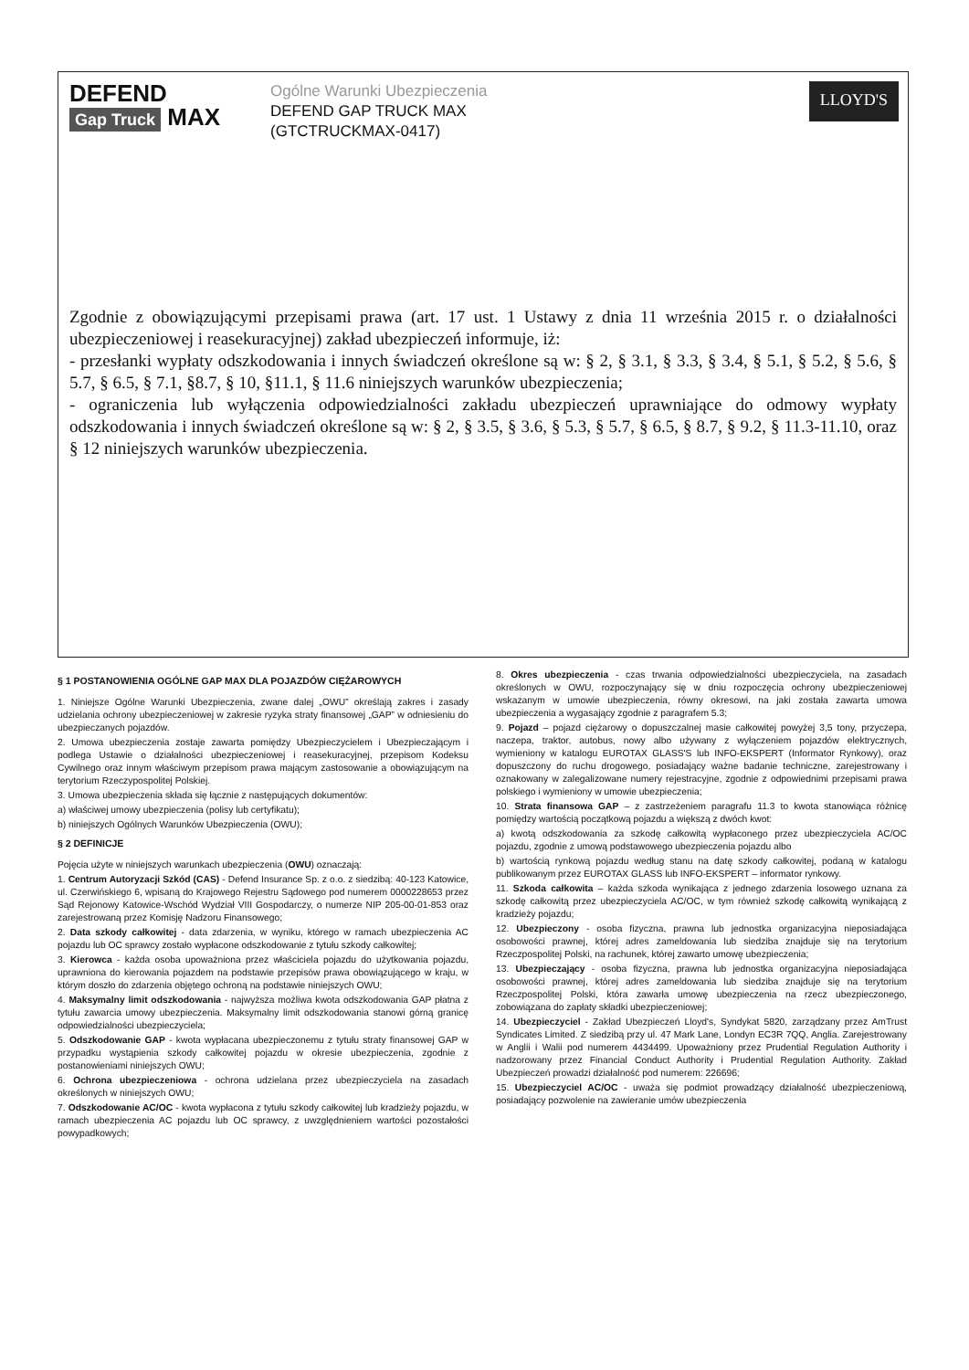DEFEND
Gap Truck
MAX
Ogólne Warunki Ubezpieczenia
DEFEND GAP TRUCK MAX
(GTCTRUCKMAX-0417)
LLOYD'S
Zgodnie z obowiązującymi przepisami prawa (art. 17 ust. 1 Ustawy z dnia 11 września 2015 r. o działalności ubezpieczeniowej i reasekuracyjnej) zakład ubezpieczeń informuje, iż:
- przesłanki wypłaty odszkodowania i innych świadczeń określone są w: § 2, § 3.1, § 3.3, § 3.4, § 5.1, § 5.2, § 5.6, § 5.7, § 6.5, § 7.1, §8.7, § 10, §11.1, § 11.6 niniejszych warunków ubezpieczenia;
- ograniczenia lub wyłączenia odpowiedzialności zakładu ubezpieczeń uprawniające do odmowy wypłaty odszkodowania i innych świadczeń określone są w: § 2, § 3.5, § 3.6, § 5.3, § 5.7, § 6.5, § 8.7, § 9.2, § 11.3-11.10, oraz § 12 niniejszych warunków ubezpieczenia.
§ 1 POSTANOWIENIA OGÓLNE GAP MAX DLA POJAZDÓW CIĘŻAROWYCH
1. Niniejsze Ogólne Warunki Ubezpieczenia, zwane dalej „OWU” określają zakres i zasady udzielania ochrony ubezpieczeniowej w zakresie ryzyka straty finansowej „GAP” w odniesieniu do ubezpieczanych pojazdów.
2. Umowa ubezpieczenia zostaje zawarta pomiędzy Ubezpieczycielem i Ubezpieczającym i podlega Ustawie o działalności ubezpieczeniowej i reasekuracyjnej, przepisom Kodeksu Cywilnego oraz innym właściwym przepisom prawa mającym zastosowanie a obowiązującym na terytorium Rzeczypospolitej Polskiej.
3. Umowa ubezpieczenia składa się łącznie z następujących dokumentów:
a) właściwej umowy ubezpieczenia (polisy lub certyfikatu);
b) niniejszych Ogólnych Warunków Ubezpieczenia (OWU);
§ 2 DEFINICJE
Pojęcia użyte w niniejszych warunkach ubezpieczenia (OWU) oznaczają:
1. Centrum Autoryzacji Szkód (CAS) - Defend Insurance Sp. z o.o. z siedzibą: 40-123 Katowice, ul. Czerwińskiego 6, wpisaną do Krajowego Rejestru Sądowego pod numerem 0000228653 przez Sąd Rejonowy Katowice-Wschód Wydział VIII Gospodarczy, o numerze NIP 205-00-01-853 oraz zarejestrowaną przez Komisję Nadzoru Finansowego;
2. Data szkody całkowitej - data zdarzenia, w wyniku, którego w ramach ubezpieczenia AC pojazdu lub OC sprawcy zostało wypłacone odszkodowanie z tytułu szkody całkowitej;
3. Kierowca - każda osoba upoważniona przez właściciela pojazdu do użytkowania pojazdu, uprawniona do kierowania pojazdem na podstawie przepisów prawa obowiązującego w kraju, w którym doszło do zdarzenia objętego ochroną na podstawie niniejszych OWU;
4. Maksymalny limit odszkodowania - najwyższa możliwa kwota odszkodowania GAP płatna z tytułu zawarcia umowy ubezpieczenia. Maksymalny limit odszkodowania stanowi górną granicę odpowiedzialności ubezpieczyciela;
5. Odszkodowanie GAP - kwota wypłacana ubezpieczonemu z tytułu straty finansowej GAP w przypadku wystąpienia szkody całkowitej pojazdu w okresie ubezpieczenia, zgodnie z postanowieniami niniejszych OWU;
6. Ochrona ubezpieczeniowa - ochrona udzielana przez ubezpieczyciela na zasadach określonych w niniejszych OWU;
7. Odszkodowanie AC/OC - kwota wypłacona z tytułu szkody całkowitej lub kradzieży pojazdu, w ramach ubezpieczenia AC pojazdu lub OC sprawcy, z uwzględnieniem wartości pozostałości powypadkowych;
8. Okres ubezpieczenia - czas trwania odpowiedzialności ubezpieczyciela, na zasadach określonych w OWU, rozpoczynający się w dniu rozpoczęcia ochrony ubezpieczeniowej wskazanym w umowie ubezpieczenia, równy okresowi, na jaki została zawarta umowa ubezpieczenia a wygasający zgodnie z paragrafem 5.3;
9. Pojazd – pojazd ciężarowy o dopuszczalnej masie całkowitej powyżej 3,5 tony, przyczepa, naczepa, traktor, autobus, nowy albo używany z wyłączeniem pojazdów elektrycznych, wymieniony w katalogu EUROTAX GLASS'S lub INFO-EKSPERT (Informator Rynkowy), oraz dopuszczony do ruchu drogowego, posiadający ważne badanie techniczne, zarejestrowany i oznakowany w zalegalizowane numery rejestracyjne, zgodnie z odpowiednimi przepisami prawa polskiego i wymieniony w umowie ubezpieczenia;
10. Strata finansowa GAP – z zastrzeżeniem paragrafu 11.3 to kwota stanowiąca różnicę pomiędzy wartością początkową pojazdu a większą z dwóch kwot:
a) kwotą odszkodowania za szkodę całkowitą wypłaconego przez ubezpieczyciela AC/OC pojazdu, zgodnie z umową podstawowego ubezpieczenia pojazdu albo
b) wartością rynkową pojazdu według stanu na datę szkody całkowitej, podaną w katalogu publikowanym przez EUROTAX GLASS lub INFO-EKSPERT – informator rynkowy.
11. Szkoda całkowita – każda szkoda wynikająca z jednego zdarzenia losowego uznana za szkodę całkowitą przez ubezpieczyciela AC/OC, w tym również szkodę całkowitą wynikającą z kradzieży pojazdu;
12. Ubezpieczony - osoba fizyczna, prawna lub jednostka organizacyjna nieposiadająca osobowości prawnej, której adres zameldowania lub siedziba znajduje się na terytorium Rzeczpospolitej Polski, na rachunek, której zawarto umowę ubezpieczenia;
13. Ubezpieczający - osoba fizyczna, prawna lub jednostka organizacyjna nieposiadająca osobowości prawnej, której adres zameldowania lub siedziba znajduje się na terytorium Rzeczpospolitej Polski, która zawarła umowę ubezpieczenia na rzecz ubezpieczonego, zobowiązana do zapłaty składki ubezpieczeniowej;
14. Ubezpieczyciel - Zakład Ubezpieczeń Lloyd's, Syndykat 5820, zarządzany przez AmTrust Syndicates Limited. Z siedzibą przy ul. 47 Mark Lane, Londyn EC3R 7QQ, Anglia. Zarejestrowany w Anglii i Walii pod numerem 4434499. Upoważniony przez Prudential Regulation Authority i nadzorowany przez Financial Conduct Authority i Prudential Regulation Authority. Zakład Ubezpieczeń prowadzi działalność pod numerem: 226696;
15. Ubezpieczyciel AC/OC - uważa się podmiot prowadzący działalność ubezpieczeniową, posiadający pozwolenie na zawieranie umów ubezpieczenia